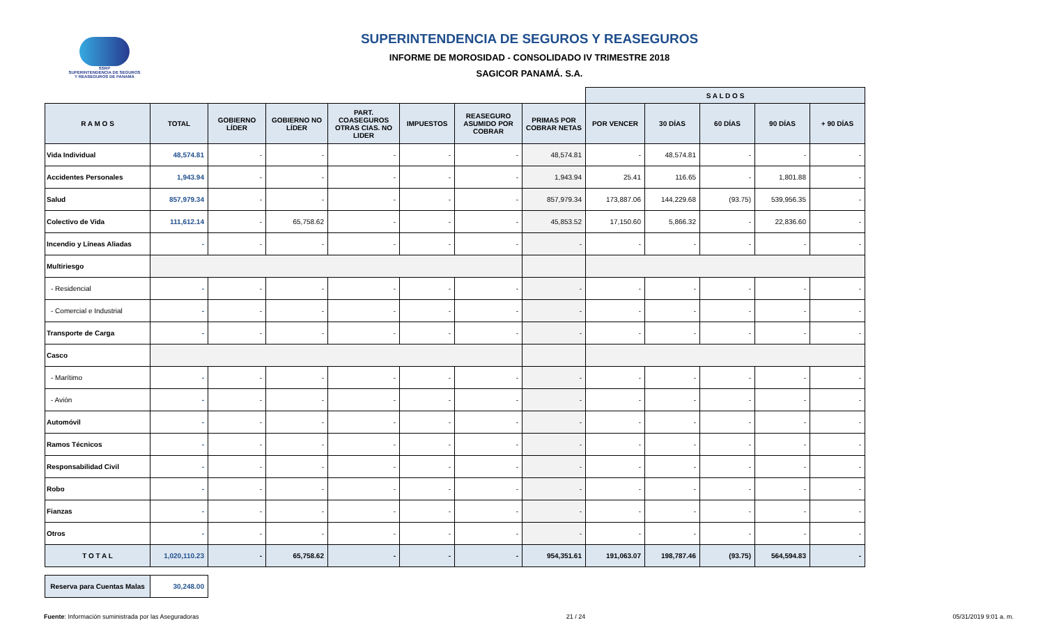SSRP
SUPERINTENDENCIA DE SEGUROS
Y REASEGUROS DE PANAMÁ
SUPERINTENDENCIA DE SEGUROS Y REASEGUROS
INFORME DE MOROSIDAD - CONSOLIDADO IV TRIMESTRE 2018
SAGICOR PANAMÁ. S.A.
| | | | | | | | | S A L D O S | | | | |
| --- | --- | --- | --- | --- | --- | --- | --- | --- | --- | --- | --- | --- |
| R A M O S | TOTAL | GOBIERNO LÍDER | GOBIERNO NO LÍDER | PART. COASEGUROS OTRAS CIAS. NO LIDER | IMPUESTOS | REASEGURO ASUMIDO POR COBRAR | PRIMAS POR COBRAR NETAS | POR VENCER | 30 DÍAS | 60 DÍAS | 90 DÍAS | + 90 DÍAS |
| Vida Individual | 48,574.81 | - | - | - | - | - | 48,574.81 | - | 48,574.81 | - | - | - |
| Accidentes Personales | 1,943.94 | - | - | - | - | - | 1,943.94 | 25.41 | 116.65 | - | 1,801.88 | - |
| Salud | 857,979.34 | - | - | - | - | - | 857,979.34 | 173,887.06 | 144,229.68 | (93.75) | 539,956.35 | - |
| Colectivo de Vida | 111,612.14 | - | 65,758.62 | - | - | - | 45,853.52 | 17,150.60 | 5,866.32 | - | 22,836.60 | - |
| Incendio y Líneas Aliadas | - | - | - | - | - | - | - | - | - | - | - | - |
| Multiriesgo | | | | | | | | | | | | |
| - Residencial | - | - | - | - | - | - | - | - | - | - | - | - |
| - Comercial e Industrial | - | - | - | - | - | - | - | - | - | - | - | - |
| Transporte de Carga | - | - | - | - | - | - | - | - | - | - | - | - |
| Casco | | | | | | | | | | | | |
| - Marítimo | - | - | - | - | - | - | - | - | - | - | - | - |
| - Avión | - | - | - | - | - | - | - | - | - | - | - | - |
| Automóvil | - | - | - | - | - | - | - | - | - | - | - | - |
| Ramos Técnicos | - | - | - | - | - | - | - | - | - | - | - | - |
| Responsabilidad Civil | - | - | - | - | - | - | - | - | - | - | - | - |
| Robo | - | - | - | - | - | - | - | - | - | - | - | - |
| Fianzas | - | - | - | - | - | - | - | - | - | - | - | - |
| Otros | - | - | - | - | - | - | - | - | - | - | - | - |
| T O T A L | 1,020,110.23 | - | 65,758.62 | - | - | - | 954,351.61 | 191,063.07 | 198,787.46 | (93.75) | 564,594.83 | - |
| Reserva para Cuentas Malas | 30,248.00 |
Fuente: Información suministrada por las Aseguradoras 21 / 24 05/31/2019 9:01 a. m.